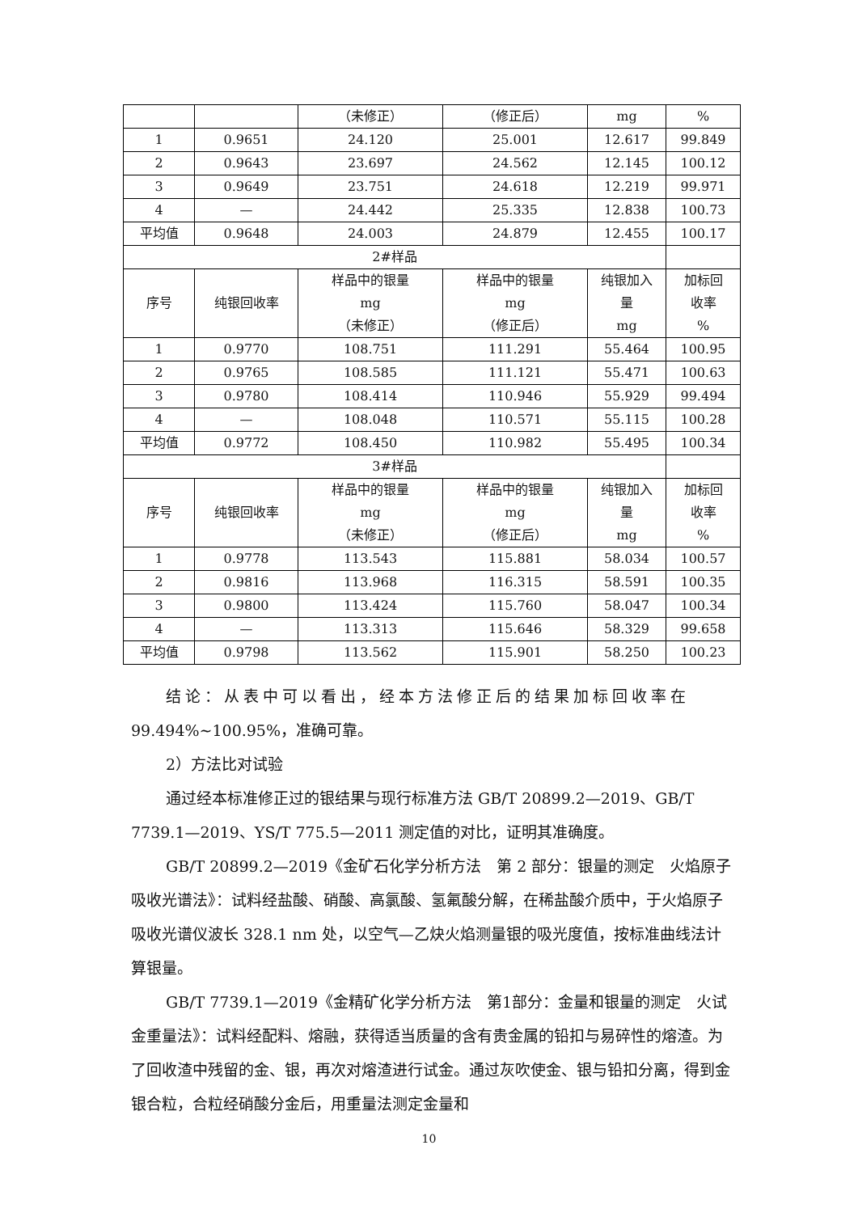| | | （未修正） | （修正后） | mg | % |
| 1 | 0.9651 | 24.120 | 25.001 | 12.617 | 99.849 |
| 2 | 0.9643 | 23.697 | 24.562 | 12.145 | 100.12 |
| 3 | 0.9649 | 23.751 | 24.618 | 12.219 | 99.971 |
| 4 | — | 24.442 | 25.335 | 12.838 | 100.73 |
| 平均值 | 0.9648 | 24.003 | 24.879 | 12.455 | 100.17 |
| 2#样品 | | | | | |
| 序号 | 纯银回收率 | 样品中的银量 mg （未修正） | 样品中的银量 mg （修正后） | 纯银加入 量 mg | 加标回 收率 % |
| 1 | 0.9770 | 108.751 | 111.291 | 55.464 | 100.95 |
| 2 | 0.9765 | 108.585 | 111.121 | 55.471 | 100.63 |
| 3 | 0.9780 | 108.414 | 110.946 | 55.929 | 99.494 |
| 4 | — | 108.048 | 110.571 | 55.115 | 100.28 |
| 平均值 | 0.9772 | 108.450 | 110.982 | 55.495 | 100.34 |
| 3#样品 | | | | | |
| 序号 | 纯银回收率 | 样品中的银量 mg （未修正） | 样品中的银量 mg （修正后） | 纯银加入 量 mg | 加标回 收率 % |
| 1 | 0.9778 | 113.543 | 115.881 | 58.034 | 100.57 |
| 2 | 0.9816 | 113.968 | 116.315 | 58.591 | 100.35 |
| 3 | 0.9800 | 113.424 | 115.760 | 58.047 | 100.34 |
| 4 | — | 113.313 | 115.646 | 58.329 | 99.658 |
| 平均值 | 0.9798 | 113.562 | 115.901 | 58.250 | 100.23 |
结论：从表中可以看出，经本方法修正后的结果加标回收率在
99.494%~100.95%，准确可靠。
2）方法比对试验
通过经本标准修正过的银结果与现行标准方法 GB/T 20899.2—2019、GB/T 7739.1—2019、YS/T 775.5—2011 测定值的对比，证明其准确度。
GB/T 20899.2—2019《金矿石化学分析方法　第 2 部分：银量的测定　火焰原子吸收光谱法》：试料经盐酸、硝酸、高氯酸、氢氟酸分解，在稀盐酸介质中，于火焰原子吸收光谱仪波长 328.1 nm 处，以空气—乙炔火焰测量银的吸光度值，按标准曲线法计算银量。
GB/T 7739.1—2019《金精矿化学分析方法　第1部分：金量和银量的测定　火试金重量法》：试料经配料、熔融，获得适当质量的含有贵金属的铅扣与易碎性的熔渣。为了回收渣中残留的金、银，再次对熔渣进行试金。通过灰吹使金、银与铅扣分离，得到金银合粒，合粒经硝酸分金后，用重量法测定金量和
10